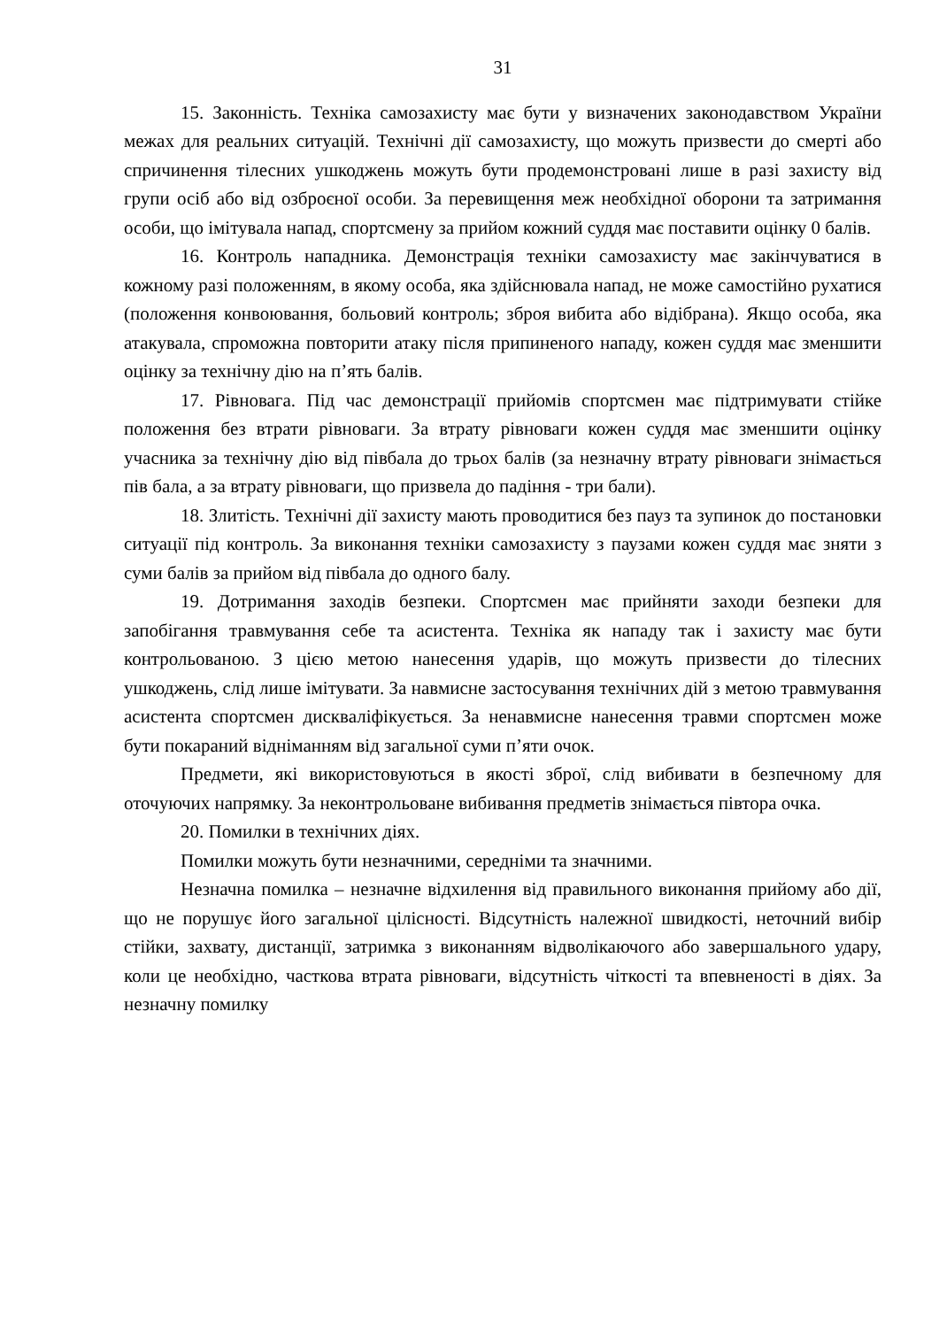31
15. Законність. Техніка самозахисту має бути у визначених законодавством України межах для реальних ситуацій. Технічні дії самозахисту, що можуть призвести до смерті або спричинення тілесних ушкоджень можуть бути продемонстровані лише в разі захисту від групи осіб або від озброєної особи. За перевищення меж необхідної оборони та затримання особи, що імітувала напад, спортсмену за прийом кожний суддя має поставити оцінку 0 балів.
16. Контроль нападника. Демонстрація техніки самозахисту має закінчуватися в кожному разі положенням, в якому особа, яка здійснювала напад, не може самостійно рухатися (положення конвоювання, больовий контроль; зброя вибита або відібрана). Якщо особа, яка атакувала, спроможна повторити атаку після припиненого нападу, кожен суддя має зменшити оцінку за технічну дію на п’ять балів.
17. Рівновага. Під час демонстрації прийомів спортсмен має підтримувати стійке положення без втрати рівноваги. За втрату рівноваги кожен суддя має зменшити оцінку учасника за технічну дію від півбала до трьох балів (за незначну втрату рівноваги знімається пів бала, а за втрату рівноваги, що призвела до падіння - три бали).
18. Злитість. Технічні дії захисту мають проводитися без пауз та зупинок до постановки ситуації під контроль. За виконання техніки самозахисту з паузами кожен суддя має зняти з суми балів за прийом від півбала до одного балу.
19. Дотримання заходів безпеки. Спортсмен має прийняти заходи безпеки для запобігання травмування себе та асистента. Техніка як нападу так і захисту має бути контрольованою. З цією метою нанесення ударів, що можуть призвести до тілесних ушкоджень, слід лише імітувати. За навмисне застосування технічних дій з метою травмування асистента спортсмен дискваліфікується. За ненавмисне нанесення травми спортсмен може бути покараний відніманням від загальної суми п’яти очок.
Предмети, які використовуються в якості зброї, слід вибивати в безпечному для оточуючих напрямку. За неконтрольоване вибивання предметів знімається півтора очка.
20. Помилки в технічних діях.
Помилки можуть бути незначними, середніми та значними.
Незначна помилка – незначне відхилення від правильного виконання прийому або дії, що не порушує його загальної цілісності. Відсутність належної швидкості, неточний вибір стійки, захвату, дистанції, затримка з виконанням відволікаючого або завершального удару, коли це необхідно, часткова втрата рівноваги, відсутність чіткості та впевненості в діях. За незначну помилку